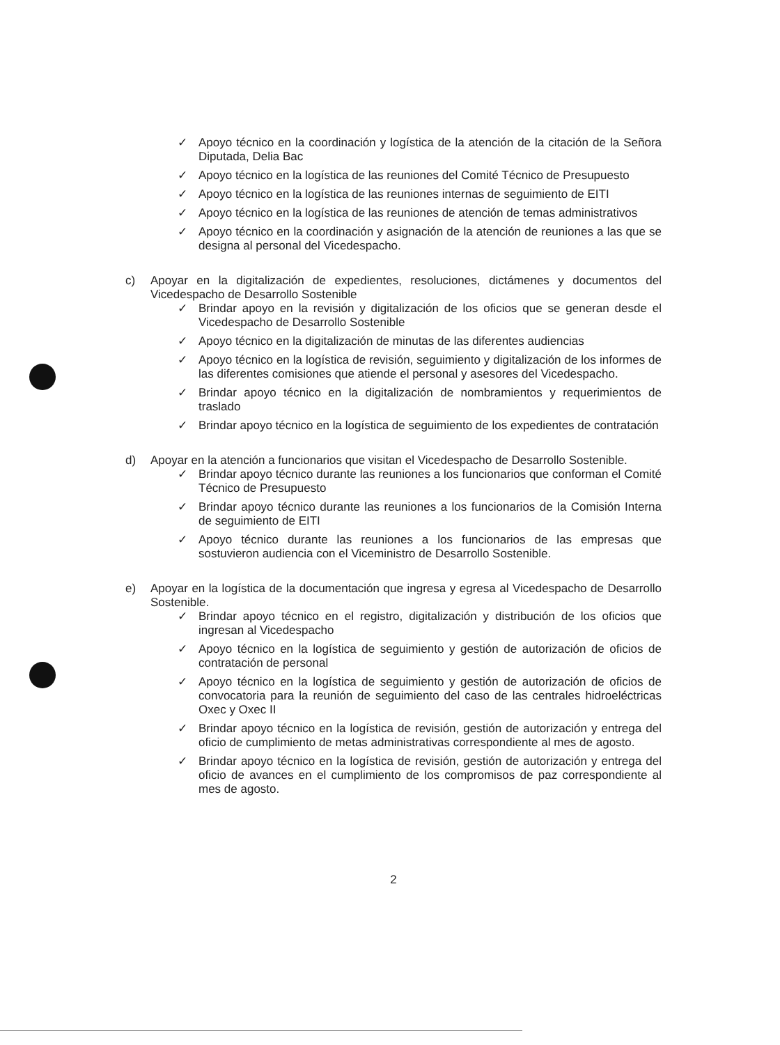✓ Apoyo técnico en la coordinación y logística de la atención de la citación de la Señora Diputada, Delia Bac
✓ Apoyo técnico en la logística de las reuniones del Comité Técnico de Presupuesto
✓ Apoyo técnico en la logística de las reuniones internas de seguimiento de EITI
✓ Apoyo técnico en la logística de las reuniones de atención de temas administrativos
✓ Apoyo técnico en la coordinación y asignación de la atención de reuniones a las que se designa al personal del Vicedespacho.
c) Apoyar en la digitalización de expedientes, resoluciones, dictámenes y documentos del Vicedespacho de Desarrollo Sostenible
✓ Brindar apoyo en la revisión y digitalización de los oficios que se generan desde el Vicedespacho de Desarrollo Sostenible
✓ Apoyo técnico en la digitalización de minutas de las diferentes audiencias
✓ Apoyo técnico en la logística de revisión, seguimiento y digitalización de los informes de las diferentes comisiones que atiende el personal y asesores del Vicedespacho.
✓ Brindar apoyo técnico en la digitalización de nombramientos y requerimientos de traslado
✓ Brindar apoyo técnico en la logística de seguimiento de los expedientes de contratación
d) Apoyar en la atención a funcionarios que visitan el Vicedespacho de Desarrollo Sostenible.
✓ Brindar apoyo técnico durante las reuniones a los funcionarios que conforman el Comité Técnico de Presupuesto
✓ Brindar apoyo técnico durante las reuniones a los funcionarios de la Comisión Interna de seguimiento de EITI
✓ Apoyo técnico durante las reuniones a los funcionarios de las empresas que sostuvieron audiencia con el Viceministro de Desarrollo Sostenible.
e) Apoyar en la logística de la documentación que ingresa y egresa al Vicedespacho de Desarrollo Sostenible.
✓ Brindar apoyo técnico en el registro, digitalización y distribución de los oficios que ingresan al Vicedespacho
✓ Apoyo técnico en la logística de seguimiento y gestión de autorización de oficios de contratación de personal
✓ Apoyo técnico en la logística de seguimiento y gestión de autorización de oficios de convocatoria para la reunión de seguimiento del caso de las centrales hidroeléctricas Oxec y Oxec II
✓ Brindar apoyo técnico en la logística de revisión, gestión de autorización y entrega del oficio de cumplimiento de metas administrativas correspondiente al mes de agosto.
✓ Brindar apoyo técnico en la logística de revisión, gestión de autorización y entrega del oficio de avances en el cumplimiento de los compromisos de paz correspondiente al mes de agosto.
2